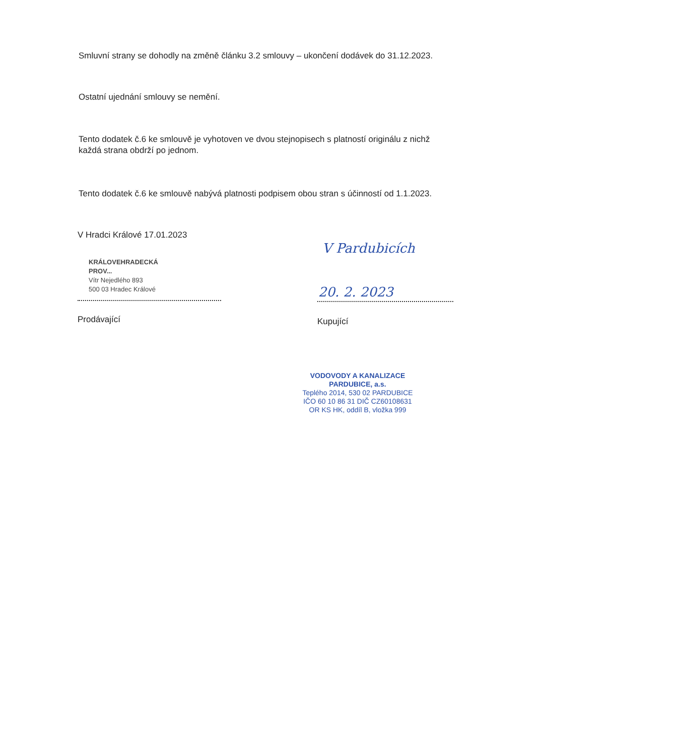Smluvní strany se dohodly na změně článku 3.2 smlouvy – ukončení dodávek do 31.12.2023.
Ostatní ujednání smlouvy se nemění.
Tento dodatek č.6 ke smlouvě je vyhotoven ve dvou stejnopisech s platností originálu z nichž každá strana obdrží po jednom.
Tento dodatek č.6 ke smlouvě nabývá platnosti podpisem obou stran s účinností od 1.1.2023.
V Hradci Králové 17.01.2023
V Pardubicích
KRÁLOVEHRADECKÁ
PROV...
Vítr Nejedlého 893
500 03 Hradec Králové
20. 2. 2023
Prodávající Kupující
VODOVODY A KANALIZACE
PARDUBICE, a.s.
Teplého 2014, 530 02 PARDUBICE
IČO 60 10 86 31 DIČ CZ60108631
OR KS HK, oddíl B, vložka 999